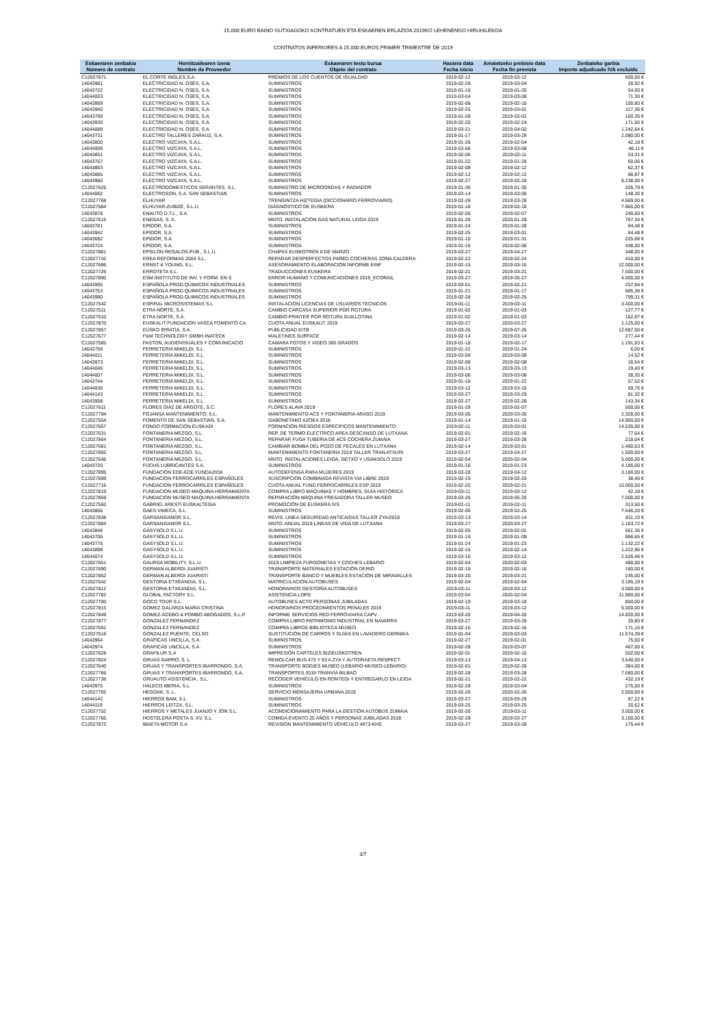15.000 EURO BAINO GUTXIAGOKO KONTRATUEN ETA ESKAEREN ERLAZIOA 2019KO LEHENENGO HIRUHILEKOA
CONTRATOS INFERIORES A 15.000 EUROS PRIMER TRIMESTRE DE 2019
| Eskaeraren zenbakia Número de contrato | Hornitzailearen izena Nombre de Proveedor | Eskaeraren testu burua Objeto del contrato | Hasiera data Fecha inicio | Amaietzeko prebisio data Fecha fin prevista | Zenbateko garbia Importe adjudicado IVA excluido |
| --- | --- | --- | --- | --- | --- |
| C12027671 | EL CORTE INGLES,S.A. | PREMIOS DE LOS CUENTOS DE IGUALDAD | 2019-02-12 | 2019-03-12 | 600,00 € |
| 14043981 | ELECTRICIDAD N. OSES, S.A. | SUMINISTROS | 2019-02-28 | 2019-03-04 | 28,92 € |
| 14043722 | ELECTRICIDAD N. OSES, S.A. | SUMINISTROS | 2019-01-16 | 2019-01-20 | 54,00 € |
| 14044003 | ELECTRICIDAD N. OSES, S.A. | SUMINISTROS | 2019-03-04 | 2019-03-08 | 71,30 € |
| 14043869 | ELECTRICIDAD N. OSES, S.A. | SUMINISTROS | 2019-02-08 | 2019-02-15 | 100,80 € |
| 14043940 | ELECTRICIDAD N. OSES, S.A. | SUMINISTROS | 2019-02-25 | 2019-03-01 | 117,36 € |
| 14043799 | ELECTRICIDAD N. OSES, S.A. | SUMINISTROS | 2019-01-28 | 2019-02-01 | 160,35 € |
| 14043930 | ELECTRICIDAD N. OSES, S.A. | SUMINISTROS | 2019-02-20 | 2019-02-24 | 171,50 € |
| 14044089 | ELECTRICIDAD N. OSES, S.A. | SUMINISTROS | 2019-03-21 | 2019-04-02 | 1.242,64 € |
| 14043731 | ELECTRO TALLERES ZARAUZ, S.A. | SUMINISTROS | 2019-01-17 | 2019-03-28 | 2.080,00 € |
| 14043800 | ELECTRO VIZCAYA, S.A.L. | SUMINISTROS | 2019-01-28 | 2019-02-04 | 42,18 € |
| 14044006 | ELECTRO VIZCAYA, S.A.L. | SUMINISTROS | 2019-03-06 | 2019-03-08 | 48,11 € |
| 14043851 | ELECTRO VIZCAYA, S.A.L. | SUMINISTROS | 2019-02-06 | 2019-02-11 | 53,31 € |
| 14043757 | ELECTRO VIZCAYA, S.A.L. | SUMINISTROS | 2019-01-22 | 2019-01-28 | 60,06 € |
| 14043863 | ELECTRO VIZCAYA, S.A.L. | SUMINISTROS | 2019-02-08 | 2019-02-12 | 62,37 € |
| 14043885 | ELECTRO VIZCAYA, S.A.L. | SUMINISTROS | 2019-02-12 | 2019-02-12 | 86,87 € |
| 14043960 | ELECTRO VIZCAYA, S.A.L. | SUMINISTROS | 2019-02-27 | 2019-02-28 | 8.238,00 € |
| C12027625 | ELECTRODOMESTICOS SERANTES, S.L. | SUMINISTRO DE MICROONDAS Y RADIADOR | 2019-01-30 | 2019-01-30 | 205,79 € |
| 14044062 | ELECTROSON, S.A. SAN SEBASTIAN | SUMINISTROS | 2019-03-14 | 2019-03-05 | 148,30 € |
| C12027768 | ELHUYAR | TRENGINTZA HIZTEGIA (DICCIONARIO FERROVIARIO) | 2019-02-28 | 2019-03-28 | 4.669,00 € |
| C12027584 | ELHUYAR-ZUBIZE, S.L.U. | DIAGNÓSTICO DE EUSKERA | 2019-01-18 | 2019-02-18 | 7.965,00 € |
| 14043878 | ENAUTO D.T.L., S.A. | SUMINISTROS | 2019-02-08 | 2019-02-07 | 240,60 € |
| C12027615 | ENEGAS, S. A. | MNTO. INSTALACIÓN GAS NATURAL LEIOA 2019 | 2019-01-28 | 2020-01-28 | 767,34 € |
| 14043781 | EPIDOR, S.A. | SUMINISTROS | 2019-01-24 | 2019-01-28 | 84,48 € |
| 14043942 | EPIDOR, S.A. | SUMINISTROS | 2019-02-25 | 2019-03-01 | 84,48 € |
| 14043682 | EPIDOR, S.A. | SUMINISTROS | 2019-01-10 | 2019-01-31 | 225,68 € |
| 14043724 | EPIDOR, S.A. | SUMINISTROS | 2019-01-16 | 2019-02-06 | 438,00 € |
| C12027861 | EPSILON REGALOS PUB., S.L.U. | CHAPAS EUSKOTREN 8 DE MARZO | 2019-03-27 | 2019-04-27 | 348,00 € |
| C12027742 | EREA REFORMAS 2004 S.L. | REPARAR DESPERFECTOS PARED COCHERAS ZONA CALDERA | 2019-02-22 | 2019-02-24 | 410,00 € |
| C12027686 | ERNST & YOUNG, S.L. | ASESORAMIENTO ELABORACIÓN INFORME EINF | 2019-02-15 | 2019-03-15 | 12.000,00 € |
| C12027726 | ERROTETA S.L. | TRADUCCIONES EUSKERA | 2019-02-21 | 2019-03-21 | 7.500,00 € |
| C12027890 | ESM INSTITUTO DE INV. Y FORM. EN S | ERROR HUMANO Y COMUNICACIONES 2019_ECORAIL | 2019-03-27 | 2019-05-27 | 4.000,00 € |
| 14043995 | ESPAÑOLA PROD.QUIMICOS INDUSTRIALES | SUMINISTROS | 2019-03-01 | 2019-02-21 | 257,94 € |
| 14043753 | ESPAÑOLA PROD.QUIMICOS INDUSTRIALES | SUMINISTROS | 2019-01-21 | 2019-01-17 | 685,38 € |
| 14043980 | ESPAÑOLA PROD.QUIMICOS INDUSTRIALES | SUMINISTROS | 2019-02-28 | 2019-02-25 | 799,31 € |
| C12027542 | ESPIRAL MICROSISTEMAS S.L. | INSTALACION LICENCIAS DE USUARIOS TECNICOS | 2019-01-11 | 2019-02-11 | 3.400,00 € |
| C12027511 | ETRA NORTE, S.A. | CAMBIO CARCASA SUPERIOR POR ROTURA | 2019-01-02 | 2019-01-03 | 127,77 € |
| C12027510 | ETRA NORTE, S.A. | CAMBIO PRINTER POR ROTURA GUILLOTINA | 2019-01-02 | 2019-01-03 | 162,97 € |
| C12027870 | EUSKALIT-FUNDACION VASCA FOMENTO CA | CUOTA ANUAL EUSKALIT 2019 | 2019-03-27 | 2020-03-27 | 1.125,00 € |
| C12027857 | EUSKO IRRATIA, S.A. | PUBLICIDAD EITB | 2019-03-26 | 2019-07-26 | 12.687,50 € |
| C12027677 | F&M TECHNOLOGY GMBH-INATECK | MALETINES SURFACE | 2019-02-14 | 2019-03-14 | 277,44 € |
| C12027585 | FASTON, AUDIOVISUALES Y COMUNICACIO | CAMARA FOTOS Y VIDEO 360 GRADOS | 2019-01-18 | 2019-02-17 | 1.191,93 € |
| 14043759 | FERRETERIA MIKELDI, S.L. | SUMINISTROS | 2019-01-22 | 2019-01-24 | 6,00 € |
| 14044011 | FERRETERIA MIKELDI, S.L. | SUMINISTROS | 2019-03-06 | 2019-03-08 | 14,52 € |
| 14043873 | FERRETERIA MIKELDI, S.L. | SUMINISTROS | 2019-02-08 | 2019-02-08 | 16,64 € |
| 14044046 | FERRETERIA MIKELDI, S.L. | SUMINISTROS | 2019-03-13 | 2019-03-13 | 19,40 € |
| 14044007 | FERRETERIA MIKELDI, S.L. | SUMINISTROS | 2019-03-06 | 2019-03-08 | 28,35 € |
| 14043744 | FERRETERIA MIKELDI, S.L. | SUMINISTROS | 2019-01-18 | 2019-01-22 | 57,52 € |
| 14044036 | FERRETERIA MIKELDI, S.L. | SUMINISTROS | 2019-03-12 | 2019-03-15 | 69,76 € |
| 14044143 | FERRETERIA MIKELDI, S.L. | SUMINISTROS | 2019-03-27 | 2019-03-29 | 81,32 € |
| 14043958 | FERRETERIA MIKELDI, S.L. | SUMINISTROS | 2019-02-27 | 2019-02-28 | 143,34 € |
| C12027611 | FLORES DIAZ DE ARGOTE, S.C. | FLORES ALAVA 2019 | 2019-01-28 | 2019-02-07 | 500,00 € |
| C12027794 | FOJANSA MANTENIMIENTO, S.L. | MANTENIMIENTO ACS Y FONTANERIA ARASO 2019 | 2019-03-05 | 2020-03-05 | 2.328,00 € |
| C12027554 | FOMENTO DE SAN SEBASTIÁN, S.A. | GABONETAKO AZOKA 2018 | 2019-01-14 | 2019-01-15 | 14.900,00 € |
| C12027657 | FONDO FORMACION EUSKADI | FORMACIÓN RIESGOS ESPECIFICOS MANTENIMIENTO | 2019-02-11 | 2019-03-01 | 14.535,00 € |
| C12027631 | FONTANERIA MEZGO, S.L. | REP. DE TERMO ELECTRICO AREA DESCANSO DE LUTXANA | 2019-02-01 | 2019-02-16 | 77,54 € |
| C12027864 | FONTANERIA MEZGO, S.L. | REPARAR FUGA TUBERIA DE ACS COCHERA ZUMAIA | 2019-03-27 | 2019-03-28 | 218,04 € |
| C12027681 | FONTANERIA MEZGO, S.L. | CAMBIAR BOMBA DEL POZO DE FECALES EN LUTXANA | 2019-02-14 | 2019-03-01 | 1.490,63 € |
| C12027892 | FONTANERIA MEZGO, S.L. | MANTENIMIENTO FONTANERIA 2019 TALLER TRAN ATXURI | 2019-03-27 | 2019-04-27 | 1.500,00 € |
| C12027646 | FONTANERIA MEZGO, S.L. | MNTO. INSTALACIONES LEIOA, GETXO Y USANSOLO 2019 | 2019-02-04 | 2020-02-04 | 5.000,00 € |
| 14043720 | FUCHS LUBRICANTES S.A. | SUMINISTROS | 2019-01-16 | 2019-01-23 | 4.185,00 € |
| C12027895 | FUNDACIÓN EDE-EDE FUNDAZIOA | AUTODEFENSA PARA MUJERES 2019 | 2019-03-28 | 2019-04-12 | 3.180,00 € |
| C12027699 | FUNDACION FERROCARRILES ESPAÑOLES | SUSCRIPCION COMBINADA REVISTA VIA LIBRE 2019 | 2019-02-19 | 2019-02-20 | 38,46 € |
| C12027716 | FUNDACION FERROCARRILES ESPAÑOLES | CUOTA ANUAL FUND.FERROCARRILES ESP 2019 | 2019-02-20 | 2019-02-21 | 10.000,00 € |
| C12027819 | FUNDACION MUSEO MAQUINA HERRAMIENTA | COMPRA LIBRO MÁQUINAS Y HOMBRES, GUÍA HISTÓRICA | 2019-03-11 | 2019-03-12 | 42,18 € |
| C12027859 | FUNDACION MUSEO MAQUINA HERRAMIENTA | REPARACIÓN MÁQUINA FRESADORA TALLER MUSEO | 2019-03-26 | 2019-05-26 | 7.500,00 € |
| C12027550 | GABRIEL ARESTI EUSKALTEGIA | PROMOCIÓN DE EUSKERA IVS | 2019-01-11 | 2019-02-11 | 313,50 € |
| 14043856 | GAES VIMECA, S.L. | SUMINISTROS | 2019-02-06 | 2019-02-25 | 7.646,20 € |
| C12027838 | GARSANSIANOR S.L. | REVIS. LINEA SEGURIDAD ANTICAIDAS TALLER ZYA/2019 | 2019-03-13 | 2019-03-14 | 811,10 € |
| C12027884 | GARSANSIANOR S.L. | MNTO. ANUAL 2019 LINEAS DE VIDA DE LUTXANA | 2019-03-27 | 2020-03-27 | 1.163,72 € |
| 14043848 | GASYSOLD S.L.U. | SUMINISTROS | 2019-02-05 | 2019-02-01 | 661,36 € |
| 14043706 | GASYSOLD S.L.U. | SUMINISTROS | 2019-01-16 | 2019-01-09 | 866,65 € |
| 14043775 | GASYSOLD S.L.U. | SUMINISTROS | 2019-01-24 | 2019-01-23 | 1.132,22 € |
| 14043898 | GASYSOLD S.L.U. | SUMINISTROS | 2019-02-15 | 2019-02-14 | 1.222,96 € |
| 14044074 | GASYSOLD S.L.U. | SUMINISTROS | 2019-03-15 | 2019-03-12 | 2.526,46 € |
| C12027651 | GAURSA MOBILITY, S.L.U. | 2019 LIMPIEZA FURGONETAS Y COCHES LEBARIO | 2019-02-04 | 2020-02-03 | 480,00 € |
| C12027690 | GERMAN ALBERDI JUARISTI | TRANSPORTE MATERIALES ESTACIÓN DERIO | 2019-02-15 | 2019-02-16 | 160,00 € |
| C12027852 | GERMAN ALBERDI JUARISTI | TRANSPORTE BANCO Y MUEBLES ESTACIÓN DE MIRAVALLES | 2019-03-20 | 2019-03-21 | 235,00 € |
| C12027642 | GESTORIA ETXEANDIA, S.L. | MATRICULACIÓN AUTOBUSES | 2019-02-04 | 2019-02-04 | 3.185,19 € |
| C12027812 | GESTORIA ETXEANDIA, S.L. | HONORARIOS GESTORÍA AUTOBUSES | 2019-03-11 | 2019-03-12 | 3.500,00 € |
| C12027782 | GLOBAL FACTORY S.L. | ASISTENCIA LOPD | 2019-03-04 | 2020-02-04 | 11.960,00 € |
| C12027700 | GOCO TOUR S.L. | AUTOBUSES ACTO PERSONAS JUBILADAS | 2019-02-19 | 2019-03-18 | 850,00 € |
| C12027815 | GOMEZ GALARZA MARIA CRISTINA | HONORARIOS PROCEDIMIENTOS PENALES 2019 | 2019-03-11 | 2019-03-12 | 6.000,00 € |
| C12027849 | GOMEZ-ACEBO & POMBO ABOGADOS, S.L.P | INFORME SERVICIOS RED FERROVIARIA CAPV | 2019-03-20 | 2019-04-20 | 14.820,00 € |
| C12027877 | GONZALEZ FERNANDEZ | COMPRA LIBRO PATRIMONIO INDUSTRIAL EN NAVARRA | 2019-03-27 | 2019-03-28 | 28,80 € |
| C12027691 | GONZALEZ FERNANDEZ | COMPRA LIBROS BIBLIOTECA MUSEO | 2019-02-15 | 2019-02-16 | 171,15 € |
| C12027518 | GONZALEZ PUENTE, CELSO | SUSTITUCIÓN DE CARROS Y GUÍAS EN LAVADERO GERNIKA | 2019-01-04 | 2019-03-03 | 11.574,39 € |
| 14043964 | GRAFICAS UNCILLA, S.A. | SUMINISTROS | 2019-02-27 | 2019-02-01 | 75,00 € |
| 14043974 | GRAFICAS UNCILLA, S.A. | SUMINISTROS | 2019-02-28 | 2019-03-07 | 467,00 € |
| C12027628 | GRAFILUR S.A | IMPRESIÓN CARTELES BIZIEUSKOTREN | 2019-02-01 | 2019-02-16 | 502,00 € |
| C12027824 | GRUAS GARRO, S. L. | REMOLCAR BUS 473 Y 63 A ZYA Y AUTOIRAETA RESPECT. | 2019-03-13 | 2019-04-13 | 3.540,00 € |
| C12027640 | GRUAS Y TRANSPORTES IBARRONDO, S.A. | TRANSPORTE BOGIES MUSEO (LEBARIO-MUSEO-LEBARIO) | 2019-02-01 | 2019-02-28 | 384,00 € |
| C12027766 | GRUAS Y TRANSPORTES IBARRONDO, S.A. | TRANSPORTES 2019 TRANVÍA BILBAO | 2019-02-28 | 2019-03-28 | 7.680,00 € |
| C12027736 | GRUAUTO ASISTENCIA , S.L. | RECOGER VEHÍCULO EN RONTEGI Y ENTREGARLO EN LEIOA | 2019-02-21 | 2019-02-22 | 432,19 € |
| 14043975 | HALECO IBERIA, S.L. | SUMINISTROS | 2019-02-28 | 2019-03-04 | 275,00 € |
| C12027755 | HEGOAK, S. L. | SERVICIO MENSAJERIA URBANA 2019 | 2019-02-26 | 2020-02-26 | 2.500,00 € |
| 14044142 | HIERROS BAM, S.L. | SUMINISTROS | 2019-03-27 | 2019-03-29 | 87,22 € |
| 14044119 | HIERROS LEITZA, S.L. | SUMINISTROS | 2019-03-25 | 2019-03-25 | 20,62 € |
| C12027752 | HIERROS Y METALES JUANJO Y JON S.L. | ACONDICIONAMIENTO PARA LA GESTIÓN AUTOBÚS ZUMAIA | 2019-02-26 | 2019-03-11 | 3.000,00 € |
| C12027765 | HOSTELERA POSTA S. XV, S.L. | COMIDA EVENTO 25 AÑOS Y PERSONAS JUBILADAS 2018 | 2019-02-28 | 2019-03-27 | 3.100,00 € |
| C12027872 | IBAETA MOTOR S.A | REVISION MANTENIMIENTO VEHÍCULO 4973-KHS | 2019-03-27 | 2019-03-28 | 175,44 € |
3/7